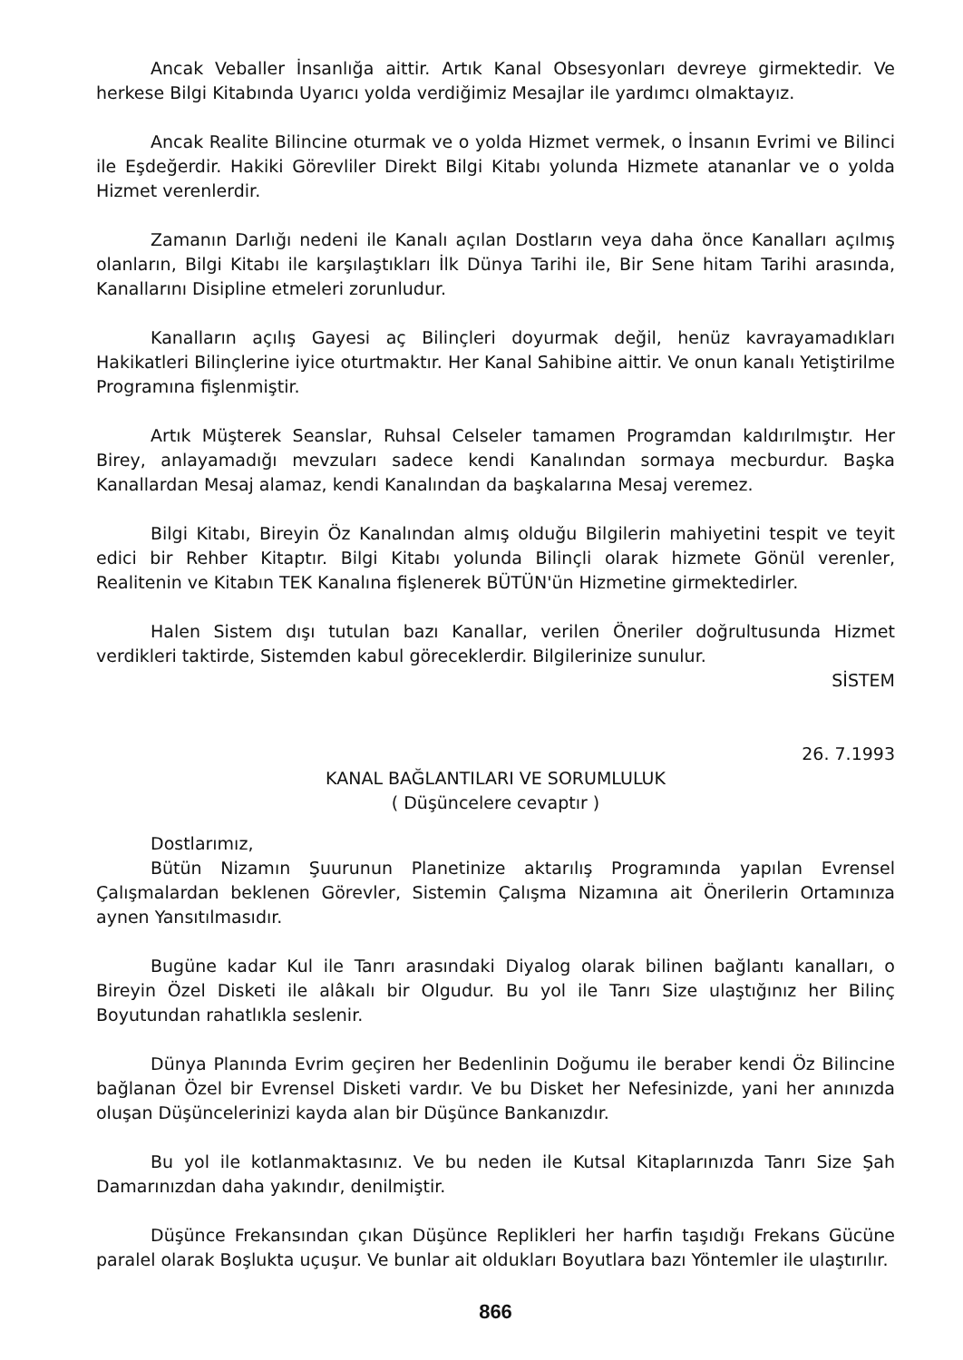Ancak Veballer İnsanlığa aittir. Artık Kanal Obsesyonları devreye girmektedir. Ve herkese Bilgi Kitabında Uyarıcı yolda verdiğimiz Mesajlar ile yardımcı olmaktayız.
Ancak Realite Bilincine oturmak ve o yolda Hizmet vermek, o İnsanın Evrimi ve Bilinci ile Eşdeğerdir. Hakiki Görevliler Direkt Bilgi Kitabı yolunda Hizmete atananlar ve o yolda Hizmet verenlerdir.
Zamanın Darlığı nedeni ile Kanalı açılan Dostların veya daha önce Kanalları açılmış olanların, Bilgi Kitabı ile karşılaştıkları İlk Dünya Tarihi ile, Bir Sene hitam Tarihi arasında, Kanallarını Disipline etmeleri zorunludur.
Kanalların açılış Gayesi aç Bilinçleri doyurmak değil, henüz kavrayamadıkları Hakikatleri Bilinçlerine iyice oturtmaktır. Her Kanal Sahibine aittir. Ve onun kanalı Yetiştirilme Programına fişlenmiştir.
Artık Müşterek Seanslar, Ruhsal Celseler tamamen Programdan kaldırılmıştır. Her Birey, anlayamadığı mevzuları sadece kendi Kanalından sormaya mecburdur. Başka Kanallardan Mesaj alamaz, kendi Kanalından da başkalarına Mesaj veremez.
Bilgi Kitabı, Bireyin Öz Kanalından almış olduğu Bilgilerin mahiyetini tespit ve teyit edici bir Rehber Kitaptır. Bilgi Kitabı yolunda Bilinçli olarak hizmete Gönül verenler, Realitenin ve Kitabın TEK Kanalına fişlenerek BÜTÜN'ün Hizmetine girmektedirler.
Halen Sistem dışı tutulan bazı Kanallar, verilen Öneriler doğrultusunda Hizmet verdikleri taktirde, Sistemden kabul göreceklerdir. Bilgilerinize sunulur.
SİSTEM
26. 7.1993
KANAL BAĞLANTILARI VE SORUMLULUK
( Düşüncelere cevaptır )
Dostlarımız,
Bütün Nizamın Şuurunun Planetinize aktarılış Programında yapılan Evrensel Çalışmalardan beklenen Görevler, Sistemin Çalışma Nizamına ait Önerilerin Ortamınıza aynen Yansıtılmasıdır.
Bugüne kadar Kul ile Tanrı arasındaki Diyalog olarak bilinen bağlantı kanalları, o Bireyin Özel Disketi ile alâkalı bir Olgudur. Bu yol ile Tanrı Size ulaştığınız her Bilinç Boyutundan rahatlıkla seslenir.
Dünya Planında Evrim geçiren her Bedenlinin Doğumu ile beraber kendi Öz Bilincine bağlanan Özel bir Evrensel Disketi vardır. Ve bu Disket her Nefesinizde, yani her anınızda oluşan Düşüncelerinizi kayda alan bir Düşünce Bankanızdır.
Bu yol ile kotlanmaktasınız. Ve bu neden ile Kutsal Kitaplarınızda Tanrı Size Şah Damarınızdan daha yakındır, denilmiştir.
Düşünce Frekansından çıkan Düşünce Replikleri her harfin taşıdığı Frekans Gücüne paralel olarak Boşlukta uçuşur. Ve bunlar ait oldukları Boyutlara bazı Yöntemler ile ulaştırılır.
866